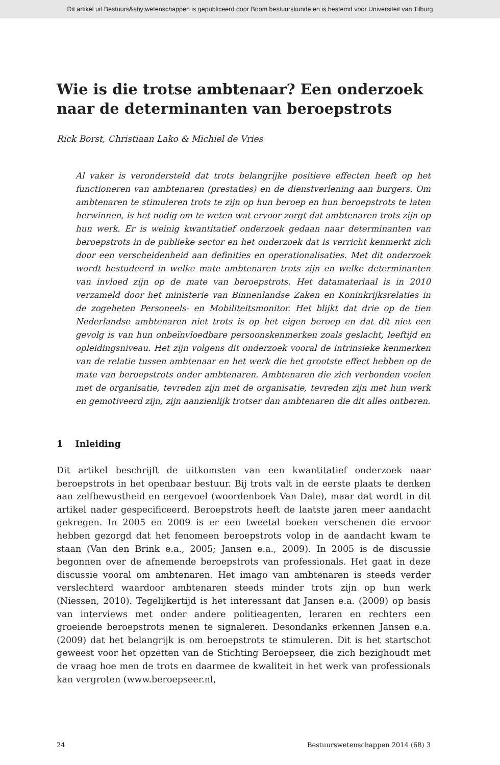Dit artikel uit Bestuurs&shy;wetenschappen is gepubliceerd door Boom bestuurskunde en is bestemd voor Universiteit van Tilburg
Wie is die trotse ambtenaar? Een onderzoek naar de determinanten van beroepstrots
Rick Borst, Christiaan Lako & Michiel de Vries
Al vaker is verondersteld dat trots belangrijke positieve effecten heeft op het functioneren van ambtenaren (prestaties) en de dienstverlening aan burgers. Om ambtenaren te stimuleren trots te zijn op hun beroep en hun beroepstrots te laten herwinnen, is het nodig om te weten wat ervoor zorgt dat ambtenaren trots zijn op hun werk. Er is weinig kwantitatief onderzoek gedaan naar determinanten van beroepstrots in de publieke sector en het onderzoek dat is verricht kenmerkt zich door een verscheidenheid aan definities en operationalisaties. Met dit onderzoek wordt bestudeerd in welke mate ambtenaren trots zijn en welke determinanten van invloed zijn op de mate van beroepstrots. Het datamateriaal is in 2010 verzameld door het ministerie van Binnenlandse Zaken en Koninkrijksrelaties in de zogeheten Personeels- en Mobiliteitsmonitor. Het blijkt dat drie op de tien Nederlandse ambtenaren niet trots is op het eigen beroep en dat dit niet een gevolg is van hun onbeïnvloedbare persoonskenmerken zoals geslacht, leeftijd en opleidingsniveau. Het zijn volgens dit onderzoek vooral de intrinsieke kenmerken van de relatie tussen ambtenaar en het werk die het grootste effect hebben op de mate van beroepstrots onder ambtenaren. Ambtenaren die zich verbonden voelen met de organisatie, tevreden zijn met de organisatie, tevreden zijn met hun werk en gemotiveerd zijn, zijn aanzienlijk trotser dan ambtenaren die dit alles ontberen.
1 Inleiding
Dit artikel beschrijft de uitkomsten van een kwantitatief onderzoek naar beroepstrots in het openbaar bestuur. Bij trots valt in de eerste plaats te denken aan zelfbewustheid en eergevoel (woordenboek Van Dale), maar dat wordt in dit artikel nader gespecificeerd. Beroepstrots heeft de laatste jaren meer aandacht gekregen. In 2005 en 2009 is er een tweetal boeken verschenen die ervoor hebben gezorgd dat het fenomeen beroepstrots volop in de aandacht kwam te staan (Van den Brink e.a., 2005; Jansen e.a., 2009). In 2005 is de discussie begonnen over de afnemende beroepstrots van professionals. Het gaat in deze discussie vooral om ambtenaren. Het imago van ambtenaren is steeds verder verslechterd waardoor ambtenaren steeds minder trots zijn op hun werk (Niessen, 2010). Tegelijkertijd is het interessant dat Jansen e.a. (2009) op basis van interviews met onder andere politieagenten, leraren en rechters een groeiende beroepstrots menen te signaleren. Desondanks erkennen Jansen e.a. (2009) dat het belangrijk is om beroepstrots te stimuleren. Dit is het startschot geweest voor het opzetten van de Stichting Beroepseer, die zich bezighoudt met de vraag hoe men de trots en daarmee de kwaliteit in het werk van professionals kan vergroten (www.beroepseer.nl,
24 Bestuurswetenschappen 2014 (68) 3